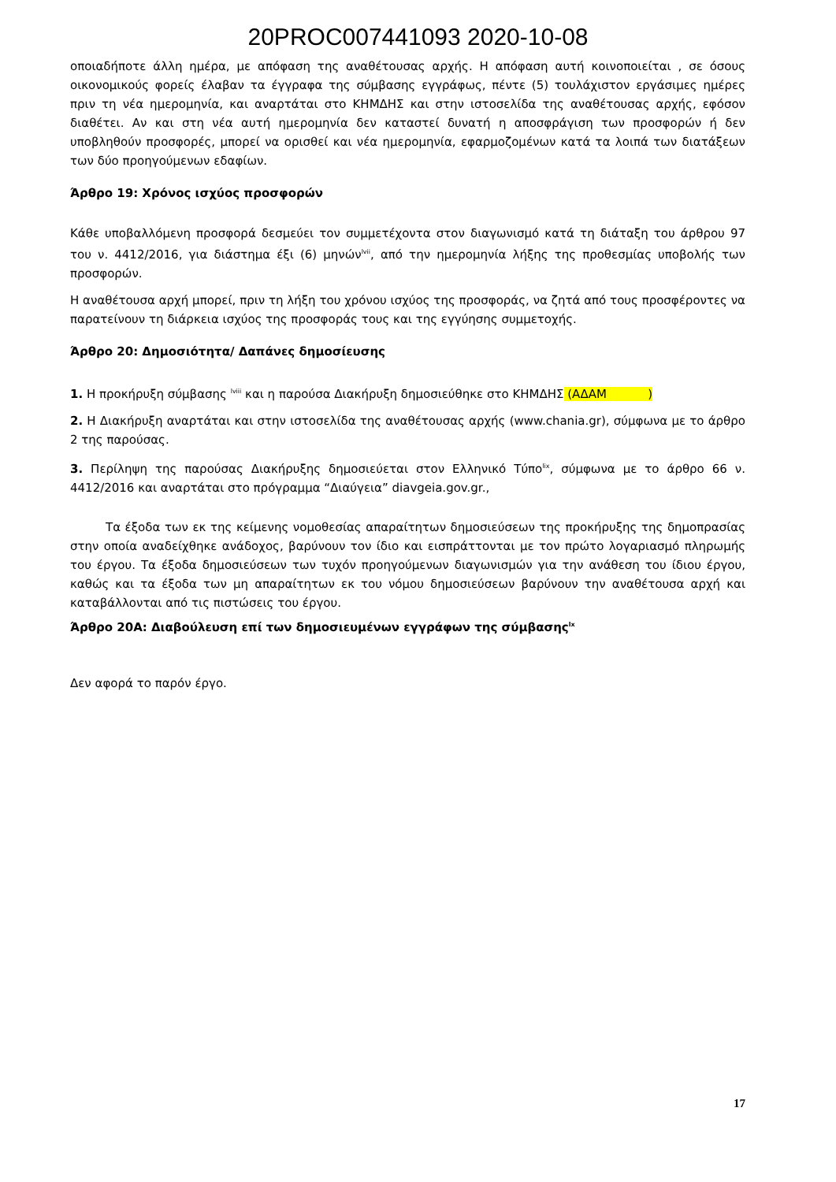20PROC007441093 2020-10-08
οποιαδήποτε άλλη ημέρα, με απόφαση της αναθέτουσας αρχής. Η απόφαση αυτή κοινοποιείται , σε όσους οικονομικούς φορείς έλαβαν τα έγγραφα της σύμβασης εγγράφως, πέντε (5) τουλάχιστον εργάσιμες ημέρες πριν τη νέα ημερομηνία, και αναρτάται στο ΚΗΜΔΗΣ και στην ιστοσελίδα της αναθέτουσας αρχής, εφόσον διαθέτει. Αν και στη νέα αυτή ημερομηνία δεν καταστεί δυνατή η αποσφράγιση των προσφορών ή δεν υποβληθούν προσφορές, μπορεί να ορισθεί και νέα ημερομηνία, εφαρμοζομένων κατά τα λοιπά των διατάξεων των δύο προηγούμενων εδαφίων.
Άρθρο 19: Χρόνος ισχύος προσφορών
Κάθε υποβαλλόμενη προσφορά δεσμεύει τον συμμετέχοντα στον διαγωνισμό κατά τη διάταξη του άρθρου 97 του ν. 4412/2016, για διάστημα έξι (6) μηνών<sup>lvii</sup>, από την ημερομηνία λήξης της προθεσμίας υποβολής των προσφορών.
Η αναθέτουσα αρχή μπορεί, πριν τη λήξη του χρόνου ισχύος της προσφοράς, να ζητά από τους προσφέροντες να παρατείνουν τη διάρκεια ισχύος της προσφοράς τους και της εγγύησης συμμετοχής.
Άρθρο 20: Δημοσιότητα/ Δαπάνες δημοσίευσης
1. Η προκήρυξη σύμβασης <sup>lviii</sup> και η παρούσα Διακήρυξη δημοσιεύθηκε στο ΚΗΜΔΗΣ (ΑΔΑΜ )
2. Η Διακήρυξη αναρτάται και στην ιστοσελίδα της αναθέτουσας αρχής (www.chania.gr), σύμφωνα με το άρθρο 2 της παρούσας.
3. Περίληψη της παρούσας Διακήρυξης δημοσιεύεται στον Ελληνικό Τύπο<sup>lix</sup>, σύμφωνα με το άρθρο 66 ν. 4412/2016 και αναρτάται στο πρόγραμμα “Διαύγεια” diavgeia.gov.gr.,
Τα έξοδα των εκ της κείμενης νομοθεσίας απαραίτητων δημοσιεύσεων της προκήρυξης της δημοπρασίας στην οποία αναδείχθηκε ανάδοχος, βαρύνουν τον ίδιο και εισπράττονται με τον πρώτο λογαριασμό πληρωμής του έργου. Τα έξοδα δημοσιεύσεων των τυχόν προηγούμενων διαγωνισμών για την ανάθεση του ίδιου έργου, καθώς και τα έξοδα των μη απαραίτητων εκ του νόμου δημοσιεύσεων βαρύνουν την αναθέτουσα αρχή και καταβάλλονται από τις πιστώσεις του έργου.
Άρθρο 20Α: Διαβούλευση επί των δημοσιευμένων εγγράφων της σύμβασης<sup>lx</sup>
Δεν αφορά το παρόν έργο.
17